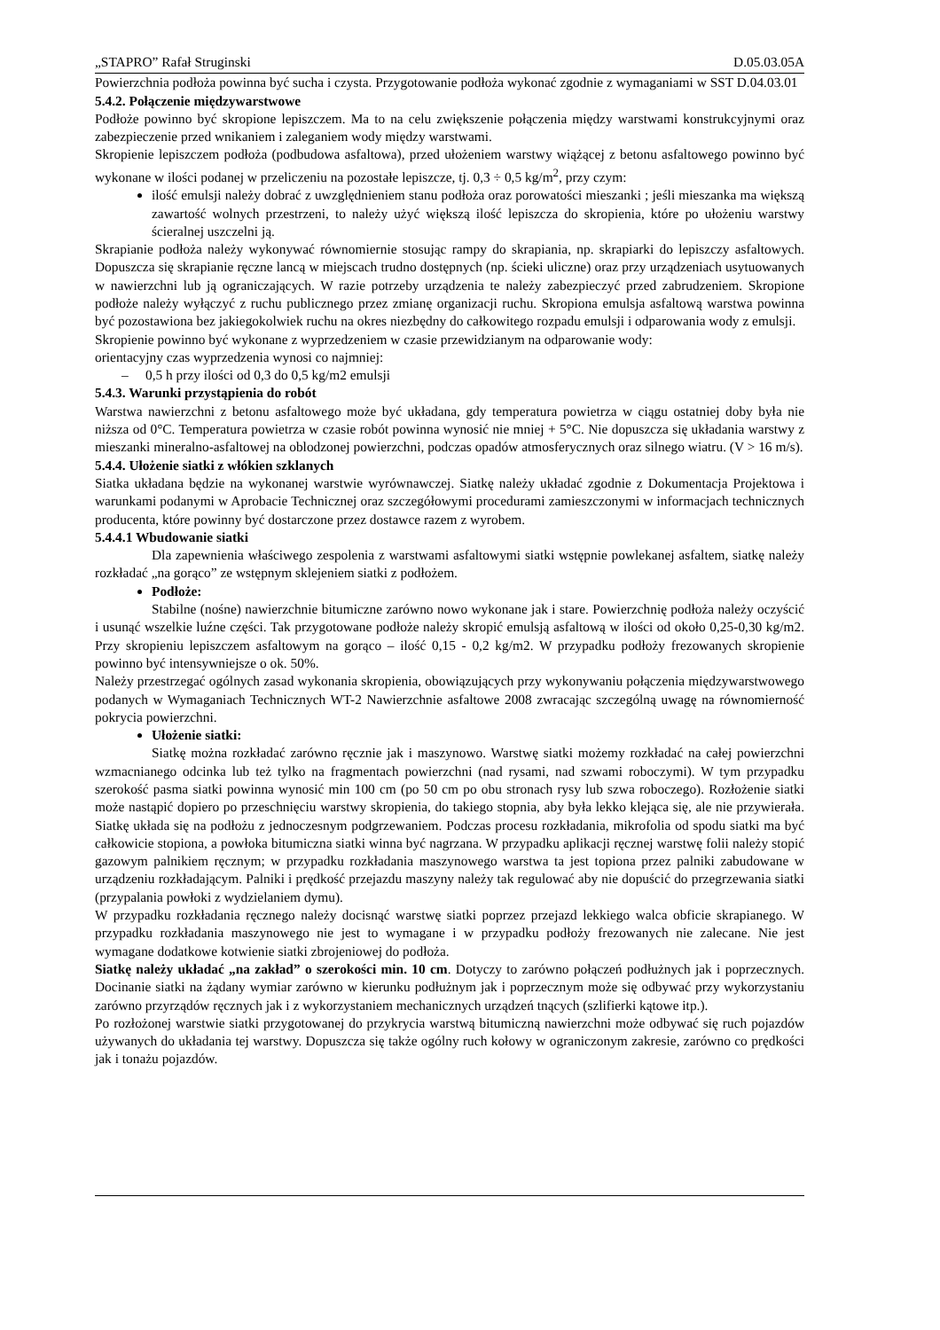„STAPRO” Rafał Struginski D.05.03.05A
Powierzchnia podłoża powinna być sucha i czysta. Przygotowanie podłoża wykonać zgodnie z wymaganiami w SST D.04.03.01
5.4.2. Połączenie międzywarstwowe
Podłoże powinno być skropione lepiszczem. Ma to na celu zwiększenie połączenia między warstwami konstrukcyjnymi oraz zabezpieczenie przed wnikaniem i zaleganiem wody między warstwami.
Skropienie lepiszczem podłoża (podbudowa asfaltowa), przed ułożeniem warstwy wiążącej z betonu asfaltowego powinno być wykonane w ilości podanej w przeliczeniu na pozostałe lepiszcze, tj. 0,3 ÷ 0,5 kg/m<sup>2</sup>, przy czym:
ilość emulsji należy dobrać z uwzględnieniem stanu podłoża oraz porowatości mieszanki ; jeśli mieszanka ma większą zawartość wolnych przestrzeni, to należy użyć większą ilość lepiszcza do skropienia, które po ułożeniu warstwy ścieralnej uszczelni ją.
Skrapianie podłoża należy wykonywać równomiernie stosując rampy do skrapiania, np. skrapiarki do lepiszczy asfaltowych. Dopuszcza się skrapianie ręczne lancą w miejscach trudno dostępnych (np. ścieki uliczne) oraz przy urządzeniach usytuowanych w nawierzchni lub ją ograniczających. W razie potrzeby urządzenia te należy zabezpieczyć przed zabrudzeniem. Skropione podłoże należy wyłączyć z ruchu publicznego przez zmianę organizacji ruchu. Skropiona emulsja asfaltową warstwa powinna być pozostawiona bez jakiegokolwiek ruchu na okres niezbędny do całkowitego rozpadu emulsji i odparowania wody z emulsji.
Skropienie powinno być wykonane z wyprzedzeniem w czasie przewidzianym na odparowanie wody:
orientacyjny czas wyprzedzenia wynosi co najmniej:
– 0,5 h przy ilości od 0,3 do 0,5 kg/m2 emulsji
5.4.3. Warunki przystąpienia do robót
Warstwa nawierzchni z betonu asfaltowego może być układana, gdy temperatura powietrza w ciągu ostatniej doby była nie niższa od 0°C. Temperatura powietrza w czasie robót powinna wynosić nie mniej + 5°C. Nie dopuszcza się układania warstwy z mieszanki mineralno-asfaltowej na oblodzonej powierzchni, podczas opadów atmosferycznych oraz silnego wiatru. (V > 16 m/s).
5.4.4. Ułożenie siatki z włókien szklanych
Siatka układana będzie na wykonanej warstwie wyrównawczej. Siatkę należy układać zgodnie z Dokumentacja Projektowa i warunkami podanymi w Aprobacie Technicznej oraz szczegółowymi procedurami zamieszczonymi w informacjach technicznych producenta, które powinny być dostarczone przez dostawce razem z wyrobem.
5.4.4.1 Wbudowanie siatki
Dla zapewnienia właściwego zespolenia z warstwami asfaltowymi siatki wstępnie powlekanej asfaltem, siatkę należy rozkładać „na gorąco” ze wstępnym sklejeniem siatki z podłożem.
Podłoże:
Stabilne (nośne) nawierzchnie bitumiczne zarówno nowo wykonane jak i stare. Powierzchnię podłoża należy oczyścić i usunąć wszelkie luźne części. Tak przygotowane podłoże należy skropić emulsją asfaltową w ilości od około 0,25-0,30 kg/m2. Przy skropieniu lepiszczem asfaltowym na gorąco – ilość 0,15 - 0,2 kg/m2. W przypadku podłoży frezowanych skropienie powinno być intensywniejsze o ok. 50%.
Należy przestrzegać ogólnych zasad wykonania skropienia, obowiązujących przy wykonywaniu połączenia międzywarstwowego podanych w Wymaganiach Technicznych WT-2 Nawierzchnie asfaltowe 2008 zwracając szczególną uwagę na równomierność pokrycia powierzchni.
Ułożenie siatki:
Siatkę można rozkładać zarówno ręcznie jak i maszynowo. Warstwę siatki możemy rozkładać na całej powierzchni wzmacnianego odcinka lub też tylko na fragmentach powierzchni (nad rysami, nad szwami roboczymi). W tym przypadku szerokość pasma siatki powinna wynosić min 100 cm (po 50 cm po obu stronach rysy lub szwa roboczego). Rozłożenie siatki może nastąpić dopiero po przeschnięciu warstwy skropienia, do takiego stopnia, aby była lekko klejąca się, ale nie przywierała. Siatkę układa się na podłożu z jednoczesnym podgrzewaniem. Podczas procesu rozkładania, mikrofolia od spodu siatki ma być całkowicie stopiona, a powłoka bitumiczna siatki winna być nagrzana. W przypadku aplikacji ręcznej warstwę folii należy stopić gazowym palnikiem ręcznym; w przypadku rozkładania maszynowego warstwa ta jest topiona przez palniki zabudowane w urządzeniu rozkładającym. Palniki i prędkość przejazdu maszyny należy tak regulować aby nie dopuścić do przegrzewania siatki (przypalania powłoki z wydzielaniem dymu).
W przypadku rozkładania ręcznego należy docisnąć warstwę siatki poprzez przejazd lekkiego walca obficie skrapianego. W przypadku rozkładania maszynowego nie jest to wymagane i w przypadku podłoży frezowanych nie zalecane. Nie jest wymagane dodatkowe kotwienie siatki zbrojeniowej do podłoża.
Siatkę należy układać „na zakład” o szerokości min. 10 cm. Dotyczy to zarówno połączeń podłużnych jak i poprzecznych. Docinanie siatki na żądany wymiar zarówno w kierunku podłużnym jak i poprzecznym może się odbywać przy wykorzystaniu zarówno przyrządów ręcznych jak i z wykorzystaniem mechanicznych urządzeń tnących (szlifierki kątowe itp.).
Po rozłożonej warstwie siatki przygotowanej do przykrycia warstwą bitumiczną nawierzchni może odbywać się ruch pojazdów używanych do układania tej warstwy. Dopuszcza się także ogólny ruch kołowy w ograniczonym zakresie, zarówno co prędkości jak i tonażu pojazdów.